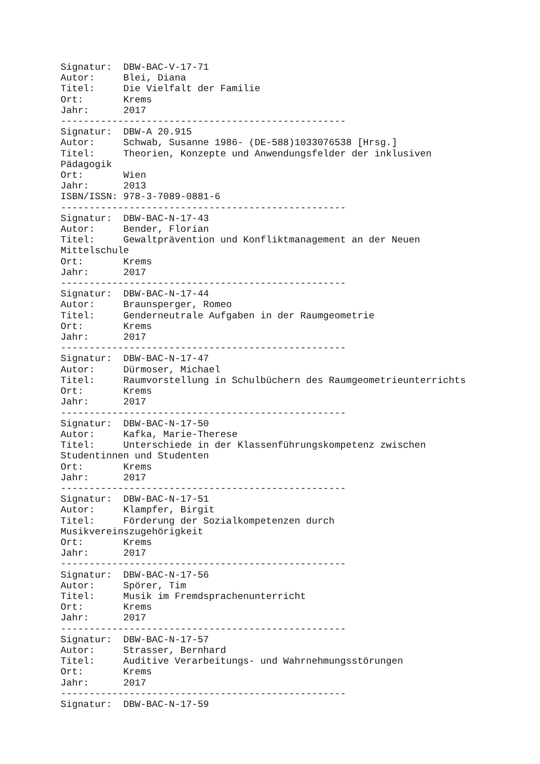Signatur:  DBW-BAC-V-17-71
Autor:     Blei, Diana
Titel:     Die Vielfalt der Familie
Ort:       Krems
Jahr:      2017
--------------------------------------------------
Signatur:  DBW-A 20.915
Autor:     Schwab, Susanne 1986- (DE-588)1033076538 [Hrsg.]
Titel:     Theorien, Konzepte und Anwendungsfelder der inklusiven
Pädagogik
Ort:       Wien
Jahr:      2013
ISBN/ISSN: 978-3-7089-0881-6
--------------------------------------------------
Signatur:  DBW-BAC-N-17-43
Autor:     Bender, Florian
Titel:     Gewaltprävention und Konfliktmanagement an der Neuen
Mittelschule
Ort:       Krems
Jahr:      2017
--------------------------------------------------
Signatur:  DBW-BAC-N-17-44
Autor:     Braunsperger, Romeo
Titel:     Genderneutrale Aufgaben in der Raumgeometrie
Ort:       Krems
Jahr:      2017
--------------------------------------------------
Signatur:  DBW-BAC-N-17-47
Autor:     Dürmoser, Michael
Titel:     Raumvorstellung in Schulbüchern des Raumgeometrieunterrichts
Ort:       Krems
Jahr:      2017
--------------------------------------------------
Signatur:  DBW-BAC-N-17-50
Autor:     Kafka, Marie-Therese
Titel:     Unterschiede in der Klassenführungskompetenz zwischen
Studentinnen und Studenten
Ort:       Krems
Jahr:      2017
--------------------------------------------------
Signatur:  DBW-BAC-N-17-51
Autor:     Klampfer, Birgit
Titel:     Förderung der Sozialkompetenzen durch
Musikvereinszugehörigkeit
Ort:       Krems
Jahr:      2017
--------------------------------------------------
Signatur:  DBW-BAC-N-17-56
Autor:     Spörer, Tim
Titel:     Musik im Fremdsprachenunterricht
Ort:       Krems
Jahr:      2017
--------------------------------------------------
Signatur:  DBW-BAC-N-17-57
Autor:     Strasser, Bernhard
Titel:     Auditive Verarbeitungs- und Wahrnehmungsstörungen
Ort:       Krems
Jahr:      2017
--------------------------------------------------
Signatur:  DBW-BAC-N-17-59